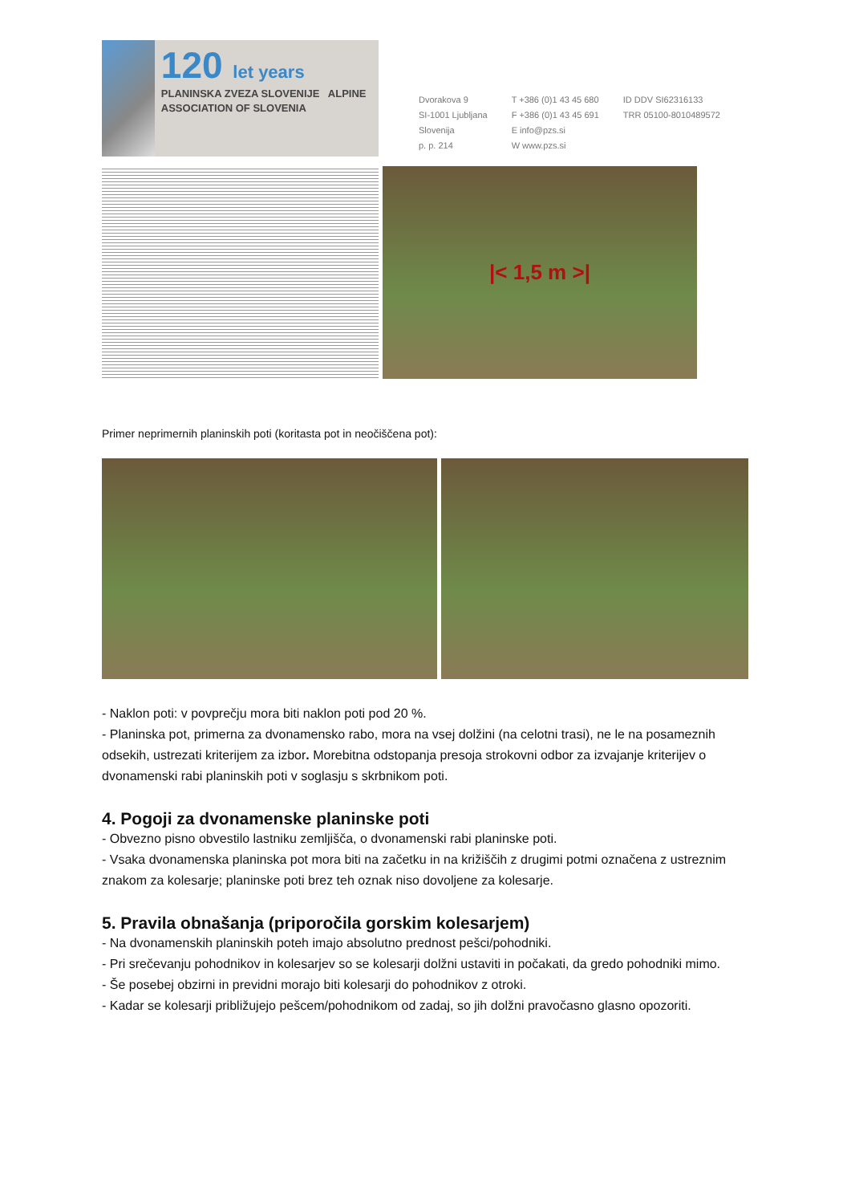120 let years
PLANINSKA ZVEZA SLOVENIJE ALPINE ASSOCIATION OF SLOVENIA
Dvorakova 9
SI-1001 Ljubljana
Slovenija
p. p. 214
T +386 (0)1 43 45 680
F +386 (0)1 43 45 691
E info@pzs.si
W www.pzs.si
ID DDV SI62316133
TRR 05100-8010489572
|< 1,5 m >|
Primer neprimernih planinskih poti (koritasta pot in neočiščena pot):
- Naklon poti: v povprečju mora biti naklon poti pod 20 %.
- Planinska pot, primerna za dvonamensko rabo, mora na vsej dolžini (na celotni trasi), ne le na posameznih odsekih, ustrezati kriterijem za izbor. Morebitna odstopanja presoja strokovni odbor za izvajanje kriterijev o dvonamenski rabi planinskih poti v soglasju s skrbnikom poti.
4. Pogoji za dvonamenske planinske poti
- Obvezno pisno obvestilo lastniku zemljišča, o dvonamenski rabi planinske poti.
- Vsaka dvonamenska planinska pot mora biti na začetku in na križiščih z drugimi potmi označena z ustreznim znakom za kolesarje; planinske poti brez teh oznak niso dovoljene za kolesarje.
5. Pravila obnašanja (priporočila gorskim kolesarjem)
- Na dvonamenskih planinskih poteh imajo absolutno prednost pešci/pohodniki.
- Pri srečevanju pohodnikov in kolesarjev so se kolesarji dolžni ustaviti in počakati, da gredo pohodniki mimo.
- Še posebej obzirni in previdni morajo biti kolesarji do pohodnikov z otroki.
- Kadar se kolesarji približujejo pešcem/pohodnikom od zadaj, so jih dolžni pravočasno glasno opozoriti.